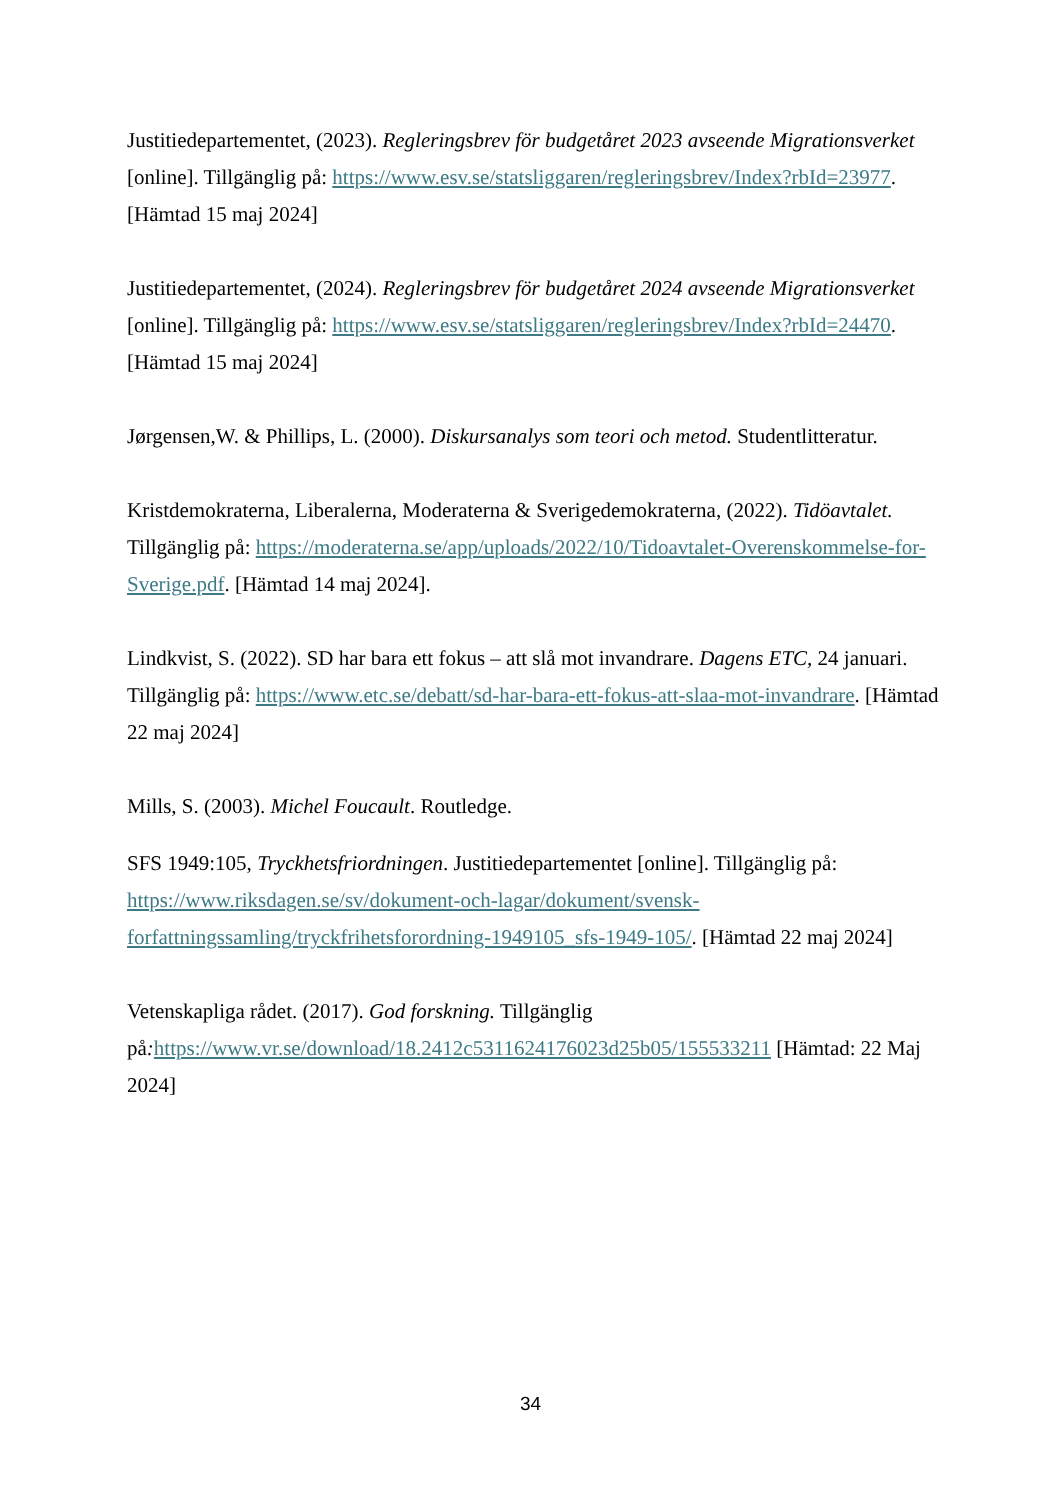Justitiedepartementet, (2023). Regleringsbrev för budgetåret 2023 avseende Migrationsverket [online]. Tillgänglig på: https://www.esv.se/statsliggaren/regleringsbrev/Index?rbId=23977. [Hämtad 15 maj 2024]
Justitiedepartementet, (2024). Regleringsbrev för budgetåret 2024 avseende Migrationsverket [online]. Tillgänglig på: https://www.esv.se/statsliggaren/regleringsbrev/Index?rbId=24470. [Hämtad 15 maj 2024]
Jørgensen,W. & Phillips, L. (2000). Diskursanalys som teori och metod. Studentlitteratur.
Kristdemokraterna, Liberalerna, Moderaterna & Sverigedemokraterna, (2022). Tidöavtalet. Tillgänglig på: https://moderaterna.se/app/uploads/2022/10/Tidoavtalet-Overenskommelse-for-Sverige.pdf. [Hämtad 14 maj 2024].
Lindkvist, S. (2022). SD har bara ett fokus – att slå mot invandrare. Dagens ETC, 24 januari. Tillgänglig på: https://www.etc.se/debatt/sd-har-bara-ett-fokus-att-slaa-mot-invandrare. [Hämtad 22 maj 2024]
Mills, S. (2003). Michel Foucault. Routledge.
SFS 1949:105, Tryckhetsfriordningen. Justitiedepartementet [online]. Tillgänglig på: https://www.riksdagen.se/sv/dokument-och-lagar/dokument/svensk-forfattningssamling/tryckfrihetsforordning-1949105_sfs-1949-105/. [Hämtad 22 maj 2024]
Vetenskapliga rådet. (2017). God forskning. Tillgänglig på: https://www.vr.se/download/18.2412c5311624176023d25b05/155533211 [Hämtad: 22 Maj 2024]
34